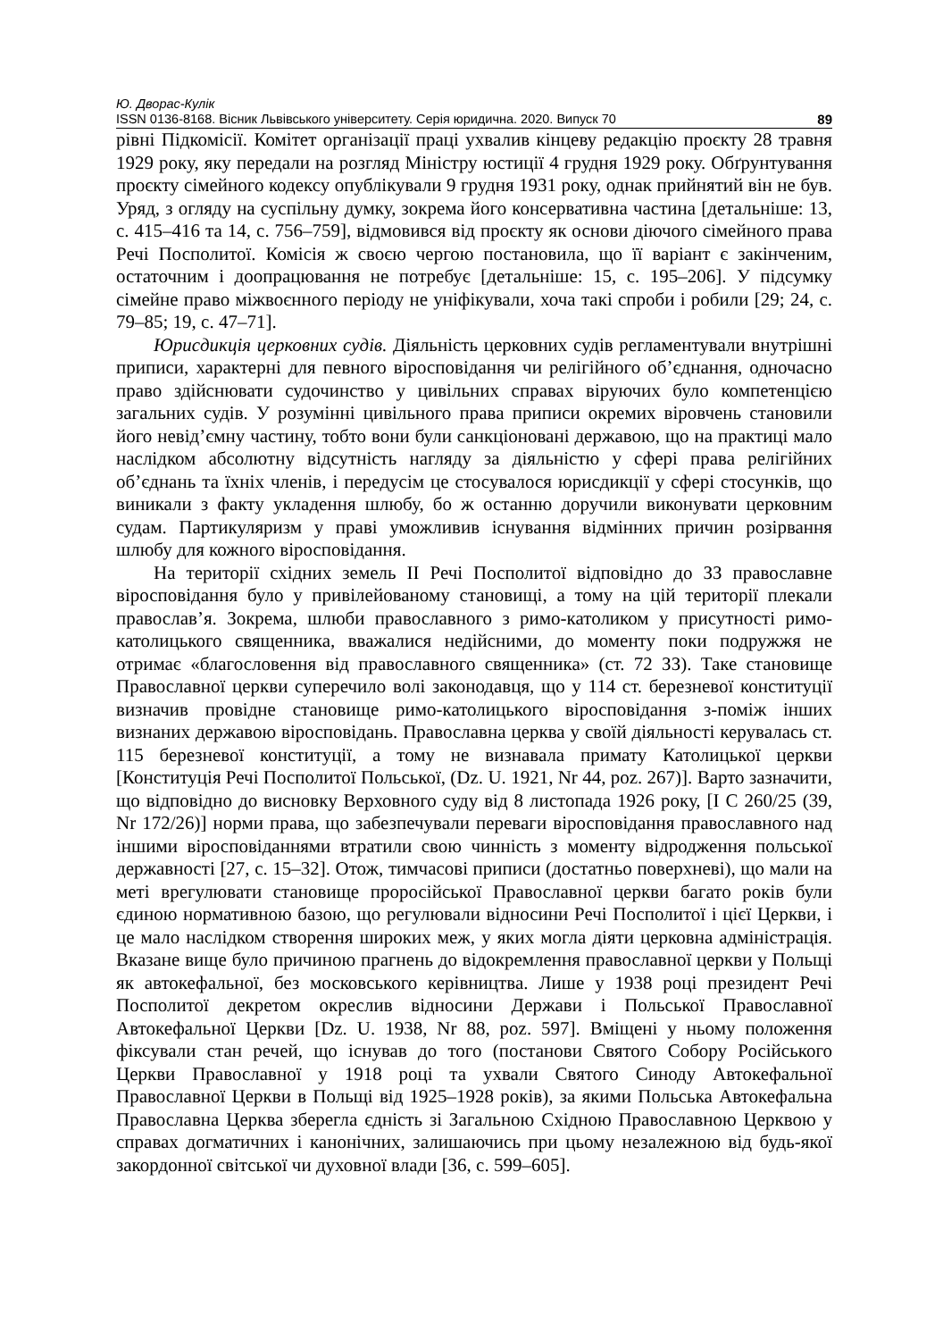Ю. Дворас-Кулік
ISSN 0136-8168. Вісник Львівського університету. Серія юридична. 2020. Випуск 70 89
рівні Підкомісії. Комітет організації праці ухвалив кінцеву редакцію проєкту 28 травня 1929 року, яку передали на розгляд Міністру юстиції 4 грудня 1929 року. Обґрунтування проєкту сімейного кодексу опублікували 9 грудня 1931 року, однак прийнятий він не був. Уряд, з огляду на суспільну думку, зокрема його консервативна частина [детальніше: 13, с. 415–416 та 14, с. 756–759], відмовився від проєкту як основи діючого сімейного права Речі Посполитої. Комісія ж своєю чергою постановила, що її варіант є закінченим, остаточним і доопрацювання не потребує [детальніше: 15, с. 195–206]. У підсумку сімейне право міжвоєнного періоду не уніфікували, хоча такі спроби і робили [29; 24, с. 79–85; 19, с. 47–71].
Юрисдикція церковних судів. Діяльність церковних судів регламентували внутрішні приписи, характерні для певного віросповідання чи релігійного об’єднання, одночасно право здійснювати судочинство у цивільних справах віруючих було компетенцією загальних судів. У розумінні цивільного права приписи окремих віровчень становили його невід’ємну частину, тобто вони були санкціоновані державою, що на практиці мало наслідком абсолютну відсутність нагляду за діяльністю у сфері права релігійних об’єднань та їхніх членів, і передусім це стосувалося юрисдикції у сфері стосунків, що виникали з факту укладення шлюбу, бо ж останню доручили виконувати церковним судам. Партикуляризм у праві уможливив існування відмінних причин розірвання шлюбу для кожного віросповідання.
На території східних земель II Речі Посполитої відповідно до ЗЗ православне віросповідання було у привілейованому становищі, а тому на цій території плекали православ’я. Зокрема, шлюби православного з римо-католиком у присутності римо-католицького священника, вважалися недійсними, до моменту поки подружжя не отримає «благословення від православного священника» (ст. 72 ЗЗ). Таке становище Православної церкви суперечило волі законодавця, що у 114 ст. березневої конституції визначив провідне становище римо-католицького віросповідання з-поміж інших визнаних державою віросповідань. Православна церква у своїй діяльності керувалась ст. 115 березневої конституції, а тому не визнавала примату Католицької церкви [Конституція Речі Посполитої Польської, (Dz. U. 1921, Nr 44, poz. 267)]. Варто зазначити, що відповідно до висновку Верховного суду від 8 листопада 1926 року, [I C 260/25 (39, Nr 172/26)] норми права, що забезпечували переваги віросповідання православного над іншими віросповіданнями втратили свою чинність з моменту відродження польської державності [27, с. 15–32]. Отож, тимчасові приписи (достатньо поверхневі), що мали на меті врегулювати становище проросійської Православної церкви багато років були єдиною нормативною базою, що регулювали відносини Речі Посполитої і цієї Церкви, і це мало наслідком створення широких меж, у яких могла діяти церковна адміністрація. Вказане вище було причиною прагнень до відокремлення православної церкви у Польщі як автокефальної, без московського керівництва. Лише у 1938 році президент Речі Посполитої декретом окреслив відносини Держави і Польської Православної Автокефальної Церкви [Dz. U. 1938, Nr 88, poz. 597]. Вміщені у ньому положення фіксували стан речей, що існував до того (постанови Святого Собору Російського Церкви Православної у 1918 році та ухвали Святого Синоду Автокефальної Православної Церкви в Польщі від 1925–1928 років), за якими Польська Автокефальна Православна Церква зберегла єдність зі Загальною Східною Православною Церквою у справах догматичних і канонічних, залишаючись при цьому незалежною від будь-якої закордонної світської чи духовної влади [36, с. 599–605].